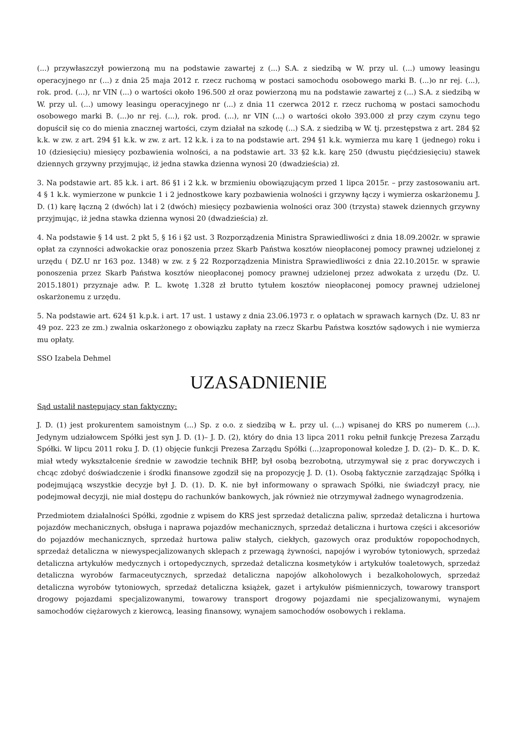(...) przywłaszczył powierzoną mu na podstawie zawartej z (...) S.A. z siedzibą w W. przy ul. (...) umowy leasingu operacyjnego nr (...) z dnia 25 maja 2012 r. rzecz ruchomą w postaci samochodu osobowego marki B. (...)o nr rej. (...), rok. prod. (...), nr VIN (...) o wartości około 196.500 zł oraz powierzoną mu na podstawie zawartej z (...) S.A. z siedzibą w W. przy ul. (...) umowy leasingu operacyjnego nr (...) z dnia 11 czerwca 2012 r. rzecz ruchomą w postaci samochodu osobowego marki B. (...)o nr rej. (...), rok. prod. (...), nr VIN (...) o wartości około 393.000 zł przy czym czynu tego dopuścił się co do mienia znacznej wartości, czym działał na szkodę (...) S.A. z siedzibą w W. tj. przestępstwa z art. 284 §2 k.k. w zw. z art. 294 §1 k.k. w zw. z art. 12 k.k. i za to na podstawie art. 294 §1 k.k. wymierza mu karę 1 (jednego) roku i 10 (dziesięciu) miesięcy pozbawienia wolności, a na podstawie art. 33 §2 k.k. karę 250 (dwustu pięćdziesięciu) stawek dziennych grzywny przyjmując, iż jedna stawka dzienna wynosi 20 (dwadzieścia) zł.
3. Na podstawie art. 85 k.k. i art. 86 §1 i 2 k.k. w brzmieniu obowiązującym przed 1 lipca 2015r. – przy zastosowaniu art. 4 § 1 k.k. wymierzone w punkcie 1 i 2 jednostkowe kary pozbawienia wolności i grzywny łączy i wymierza oskarżonemu J. D. (1) karę łączną 2 (dwóch) lat i 2 (dwóch) miesięcy pozbawienia wolności oraz 300 (trzysta) stawek dziennych grzywny przyjmując, iż jedna stawka dzienna wynosi 20 (dwadzieścia) zł.
4. Na podstawie § 14 ust. 2 pkt 5, § 16 i §2 ust. 3 Rozporządzenia Ministra Sprawiedliwości z dnia 18.09.2002r. w sprawie opłat za czynności adwokackie oraz ponoszenia przez Skarb Państwa kosztów nieopłaconej pomocy prawnej udzielonej z urzędu ( DZ.U nr 163 poz. 1348) w zw. z § 22 Rozporządzenia Ministra Sprawiedliwości z dnia 22.10.2015r. w sprawie ponoszenia przez Skarb Państwa kosztów nieopłaconej pomocy prawnej udzielonej przez adwokata z urzędu (Dz. U. 2015.1801) przyznaje adw. P. L. kwotę 1.328 zł brutto tytułem kosztów nieopłaconej pomocy prawnej udzielonej oskarżonemu z urzędu.
5. Na podstawie art. 624 §1 k.p.k. i art. 17 ust. 1 ustawy z dnia 23.06.1973 r. o opłatach w sprawach karnych (Dz. U. 83 nr 49 poz. 223 ze zm.) zwalnia oskarżonego z obowiązku zapłaty na rzecz Skarbu Państwa kosztów sądowych i nie wymierza mu opłaty.
SSO Izabela Dehmel
UZASADNIENIE
Sąd ustalił następujący stan faktyczny:
J. D. (1) jest prokurentem samoistnym (...) Sp. z o.o. z siedzibą w Ł. przy ul. (...) wpisanej do KRS po numerem (...). Jedynym udziałowcem Spółki jest syn J. D. (1)– J. D. (2), który do dnia 13 lipca 2011 roku pełnił funkcję Prezesa Zarządu Spółki. W lipcu 2011 roku J. D. (1) objęcie funkcji Prezesa Zarządu Spółki (...)zaproponował koledze J. D. (2)– D. K.. D. K. miał wtedy wykształcenie średnie w zawodzie technik BHP, był osobą bezrobotną, utrzymywał się z prac dorywczych i chcąc zdobyć doświadczenie i środki finansowe zgodził się na propozycję J. D. (1). Osobą faktycznie zarządzając Spółką i podejmującą wszystkie decyzje był J. D. (1). D. K. nie był informowany o sprawach Spółki, nie świadczył pracy, nie podejmował decyzji, nie miał dostępu do rachunków bankowych, jak również nie otrzymywał żadnego wynagrodzenia.
Przedmiotem działalności Spółki, zgodnie z wpisem do KRS jest sprzedaż detaliczna paliw, sprzedaż detaliczna i hurtowa pojazdów mechanicznych, obsługa i naprawa pojazdów mechanicznych, sprzedaż detaliczna i hurtowa części i akcesoriów do pojazdów mechanicznych, sprzedaż hurtowa paliw stałych, ciekłych, gazowych oraz produktów ropopochodnych, sprzedaż detaliczna w niewyspecjalizowanych sklepach z przewagą żywności, napojów i wyrobów tytoniowych, sprzedaż detaliczna artykułów medycznych i ortopedycznych, sprzedaż detaliczna kosmetyków i artykułów toaletowych, sprzedaż detaliczna wyrobów farmaceutycznych, sprzedaż detaliczna napojów alkoholowych i bezalkoholowych, sprzedaż detaliczna wyrobów tytoniowych, sprzedaż detaliczna książek, gazet i artykułów piśmienniczych, towarowy transport drogowy pojazdami specjalizowanymi, towarowy transport drogowy pojazdami nie specjalizowanymi, wynajem samochodów ciężarowych z kierowcą, leasing finansowy, wynajem samochodów osobowych i reklama.